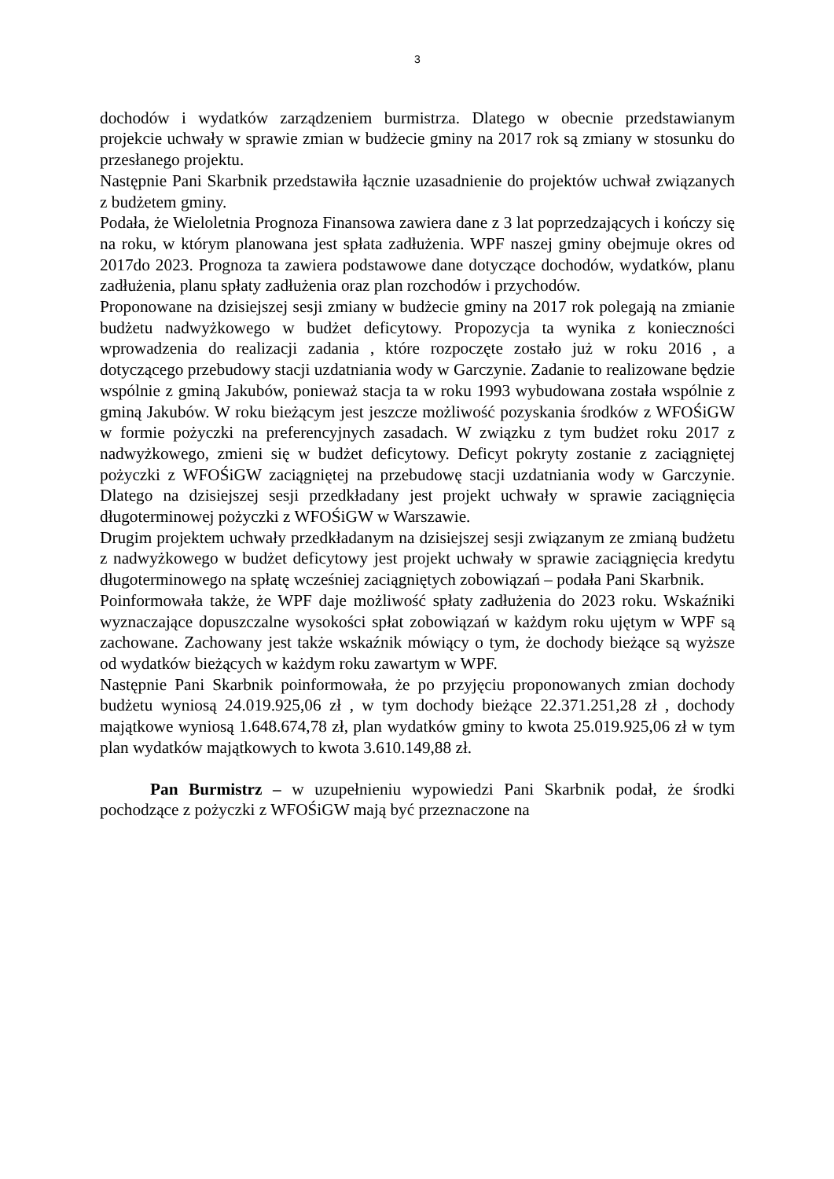3
dochodów i wydatków zarządzeniem burmistrza. Dlatego w obecnie przedstawianym projekcie uchwały w sprawie zmian w budżecie gminy na 2017 rok są zmiany w stosunku do przesłanego projektu.
Następnie Pani Skarbnik przedstawiła łącznie uzasadnienie do projektów uchwał związanych z budżetem gminy.
Podała, że Wieloletnia Prognoza Finansowa zawiera dane z 3 lat poprzedzających i kończy się na roku, w którym planowana jest spłata zadłużenia. WPF naszej gminy obejmuje okres od 2017do 2023. Prognoza ta zawiera podstawowe dane dotyczące dochodów, wydatków, planu zadłużenia, planu spłaty zadłużenia oraz plan rozchodów i przychodów.
Proponowane na dzisiejszej sesji zmiany w budżecie gminy na 2017 rok polegają na zmianie budżetu nadwyżkowego w budżet deficytowy. Propozycja ta wynika z konieczności wprowadzenia do realizacji zadania , które rozpoczęte zostało już w roku 2016 , a dotyczącego przebudowy stacji uzdatniania wody w Garczynie. Zadanie to realizowane będzie wspólnie z gminą Jakubów, ponieważ stacja ta w roku 1993 wybudowana została wspólnie z gminą Jakubów. W roku bieżącym jest jeszcze możliwość pozyskania środków z WFOŚiGW w formie pożyczki na preferencyjnych zasadach. W związku z tym budżet roku 2017 z nadwyżkowego, zmieni się w budżet deficytowy. Deficyt pokryty zostanie z zaciągniętej pożyczki z WFOŚiGW zaciągniętej na przebudowę stacji uzdatniania wody w Garczynie. Dlatego na dzisiejszej sesji przedkładany jest projekt uchwały w sprawie zaciągnięcia długoterminowej pożyczki z WFOŚiGW w Warszawie.
Drugim projektem uchwały przedkładanym na dzisiejszej sesji związanym ze zmianą budżetu z nadwyżkowego w budżet deficytowy jest projekt uchwały w sprawie zaciągnięcia kredytu długoterminowego na spłatę wcześniej zaciągniętych zobowiązań – podała Pani Skarbnik.
Poinformowała także, że WPF daje możliwość spłaty zadłużenia do 2023 roku. Wskaźniki wyznaczające dopuszczalne wysokości spłat zobowiązań w każdym roku ujętym w WPF są zachowane. Zachowany jest także wskaźnik mówiący o tym, że dochody bieżące są wyższe od wydatków bieżących w każdym roku zawartym w WPF.
Następnie Pani Skarbnik poinformowała, że po przyjęciu proponowanych zmian dochody budżetu wyniosą 24.019.925,06 zł , w tym dochody bieżące 22.371.251,28 zł , dochody majątkowe wyniosą 1.648.674,78 zł, plan wydatków gminy to kwota 25.019.925,06 zł w tym plan wydatków majątkowych to kwota 3.610.149,88 zł.
Pan Burmistrz – w uzupełnieniu wypowiedzi Pani Skarbnik podał, że środki pochodzące z pożyczki z WFOŚiGW mają być przeznaczone na